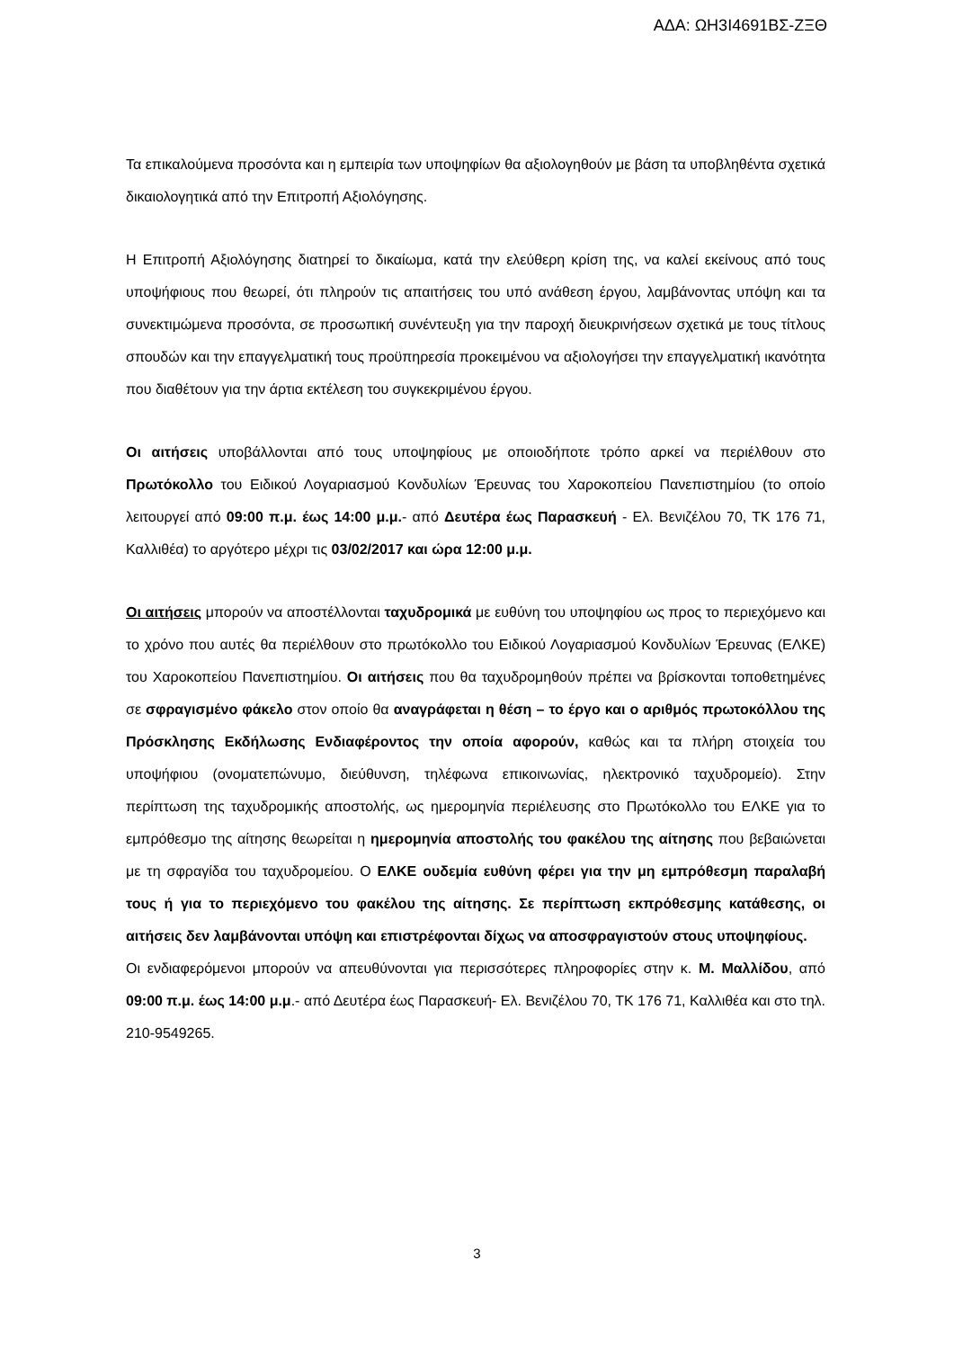ΑΔΑ: ΩΗ3Ι4691ΒΣ-ΖΞΘ
Τα επικαλούμενα προσόντα και η εμπειρία των υποψηφίων θα αξιολογηθούν με βάση τα υποβληθέντα σχετικά δικαιολογητικά από την Επιτροπή Αξιολόγησης.
Η Επιτροπή Αξιολόγησης διατηρεί το δικαίωμα, κατά την ελεύθερη κρίση της, να καλεί εκείνους από τους υποψήφιους που θεωρεί, ότι πληρούν τις απαιτήσεις του υπό ανάθεση έργου, λαμβάνοντας υπόψη και τα συνεκτιμώμενα προσόντα, σε προσωπική συνέντευξη για την παροχή διευκρινήσεων σχετικά με τους τίτλους σπουδών και την επαγγελματική τους προϋπηρεσία προκειμένου να αξιολογήσει την επαγγελματική ικανότητα που διαθέτουν για την άρτια εκτέλεση του συγκεκριμένου έργου.
Οι αιτήσεις υποβάλλονται από τους υποψηφίους με οποιοδήποτε τρόπο αρκεί να περιέλθουν στο Πρωτόκολλο του Ειδικού Λογαριασμού Κονδυλίων Έρευνας του Χαροκοπείου Πανεπιστημίου (το οποίο λειτουργεί από 09:00 π.μ. έως 14:00 μ.μ.- από Δευτέρα έως Παρασκευή - Ελ. Βενιζέλου 70, ΤΚ 176 71, Καλλιθέα) το αργότερο μέχρι τις 03/02/2017 και ώρα 12:00 μ.μ.
Οι αιτήσεις μπορούν να αποστέλλονται ταχυδρομικά με ευθύνη του υποψηφίου ως προς το περιεχόμενο και το χρόνο που αυτές θα περιέλθουν στο πρωτόκολλο του Ειδικού Λογαριασμού Κονδυλίων Έρευνας (ΕΛΚΕ) του Χαροκοπείου Πανεπιστημίου. Οι αιτήσεις που θα ταχυδρομηθούν πρέπει να βρίσκονται τοποθετημένες σε σφραγισμένο φάκελο στον οποίο θα αναγράφεται η θέση – το έργο και ο αριθμός πρωτοκόλλου της Πρόσκλησης Εκδήλωσης Ενδιαφέροντος την οποία αφορούν, καθώς και τα πλήρη στοιχεία του υποψήφιου (ονοματεπώνυμο, διεύθυνση, τηλέφωνα επικοινωνίας, ηλεκτρονικό ταχυδρομείο). Στην περίπτωση της ταχυδρομικής αποστολής, ως ημερομηνία περιέλευσης στο Πρωτόκολλο του ΕΛΚΕ για το εμπρόθεσμο της αίτησης θεωρείται η ημερομηνία αποστολής του φακέλου της αίτησης που βεβαιώνεται με τη σφραγίδα του ταχυδρομείου. Ο ΕΛΚΕ ουδεμία ευθύνη φέρει για την μη εμπρόθεσμη παραλαβή τους ή για το περιεχόμενο του φακέλου της αίτησης. Σε περίπτωση εκπρόθεσμης κατάθεσης, οι αιτήσεις δεν λαμβάνονται υπόψη και επιστρέφονται δίχως να αποσφραγιστούν στους υποψηφίους.
Οι ενδιαφερόμενοι μπορούν να απευθύνονται για περισσότερες πληροφορίες στην κ. Μ. Μαλλίδου, από 09:00 π.μ. έως 14:00 μ.μ.- από Δευτέρα έως Παρασκευή- Ελ. Βενιζέλου 70, ΤΚ 176 71, Καλλιθέα και στο τηλ. 210-9549265.
3